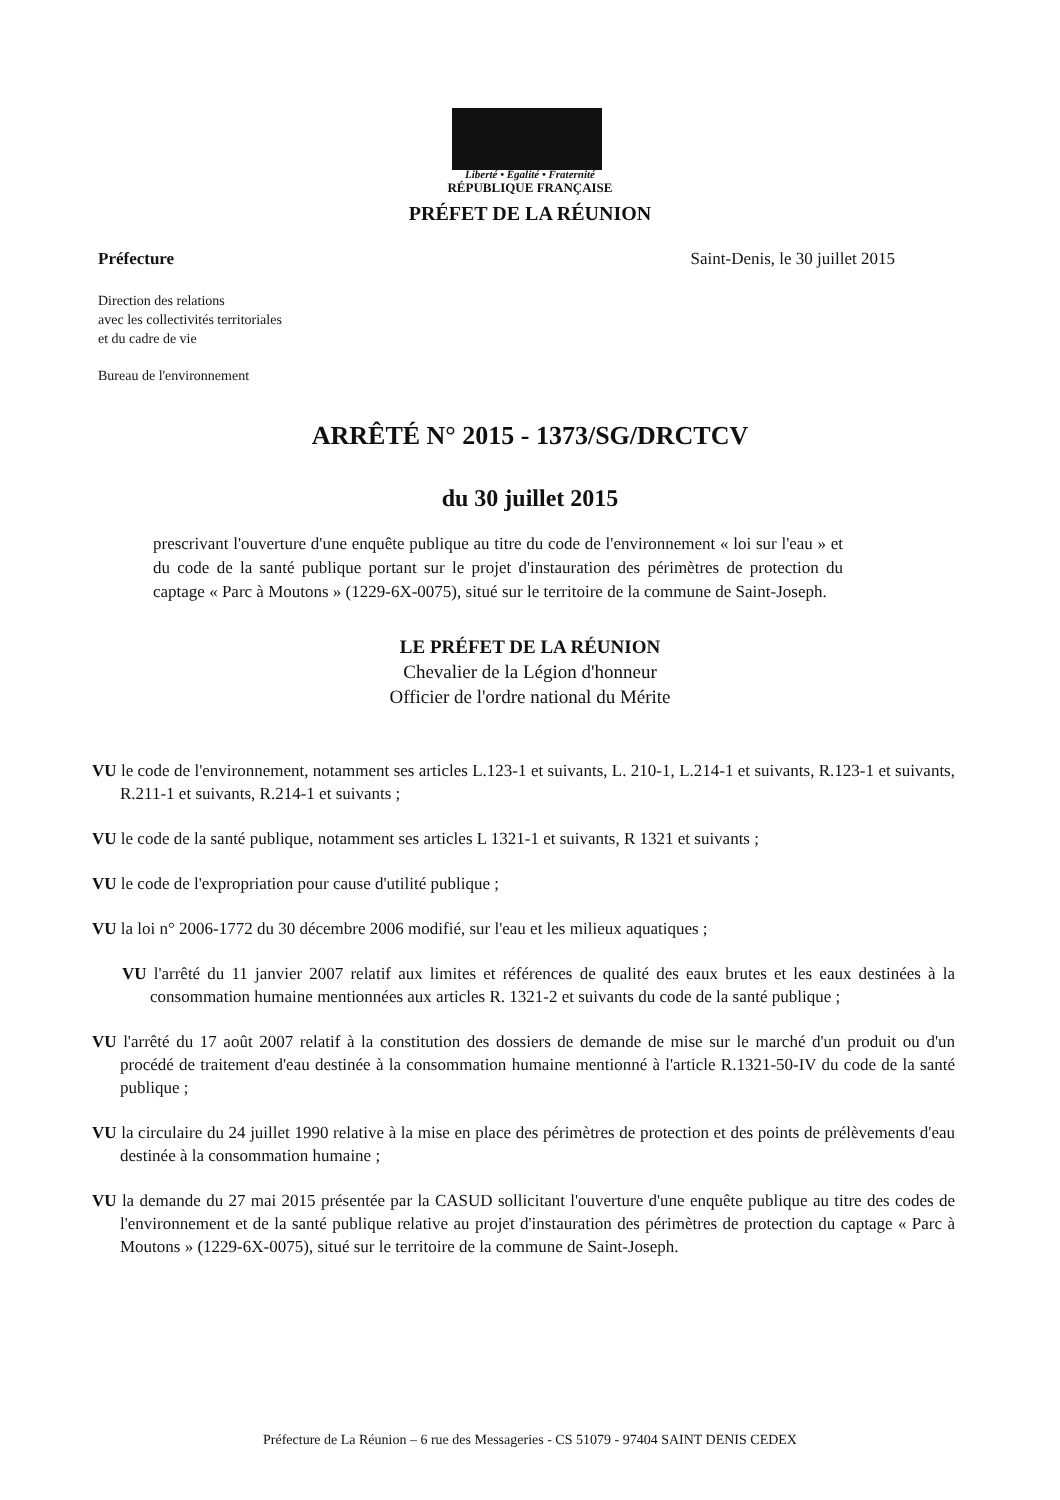Liberté • Égalité • Fraternité
RÉPUBLIQUE FRANÇAISE
PRÉFET DE LA RÉUNION
Préfecture Saint-Denis, le 30 juillet 2015
Direction des relations
avec les collectivités territoriales
et du cadre de vie
Bureau de l'environnement
ARRÊTÉ N° 2015 - 1373/SG/DRCTCV
du 30 juillet 2015
prescrivant l'ouverture d'une enquête publique au titre du code de l'environnement « loi sur l'eau » et du code de la santé publique portant sur le projet d'instauration des périmètres de protection du captage « Parc à Moutons » (1229-6X-0075), situé sur le territoire de la commune de Saint-Joseph.
LE PRÉFET DE LA RÉUNION
Chevalier de la Légion d'honneur
Officier de l'ordre national du Mérite
VU le code de l'environnement, notamment ses articles L.123-1 et suivants, L. 210-1, L.214-1 et suivants, R.123-1 et suivants, R.211-1 et suivants, R.214-1 et suivants ;
VU le code de la santé publique, notamment ses articles L 1321-1 et suivants, R 1321 et suivants ;
VU le code de l'expropriation pour cause d'utilité publique ;
VU la loi n° 2006-1772 du 30 décembre 2006 modifié, sur l'eau et les milieux aquatiques ;
VU l'arrêté du 11 janvier 2007 relatif aux limites et références de qualité des eaux brutes et les eaux destinées à la consommation humaine mentionnées aux articles R. 1321-2 et suivants du code de la santé publique ;
VU l'arrêté du 17 août 2007 relatif à la constitution des dossiers de demande de mise sur le marché d'un produit ou d'un procédé de traitement d'eau destinée à la consommation humaine mentionné à l'article R.1321-50-IV du code de la santé publique ;
VU la circulaire du 24 juillet 1990 relative à la mise en place des périmètres de protection et des points de prélèvements d'eau destinée à la consommation humaine ;
VU la demande du 27 mai 2015 présentée par la CASUD sollicitant l'ouverture d'une enquête publique au titre des codes de l'environnement et de la santé publique relative au projet d'instauration des périmètres de protection du captage « Parc à Moutons » (1229-6X-0075), situé sur le territoire de la commune de Saint-Joseph.
Préfecture de La Réunion – 6 rue des Messageries - CS 51079 - 97404 SAINT DENIS CEDEX